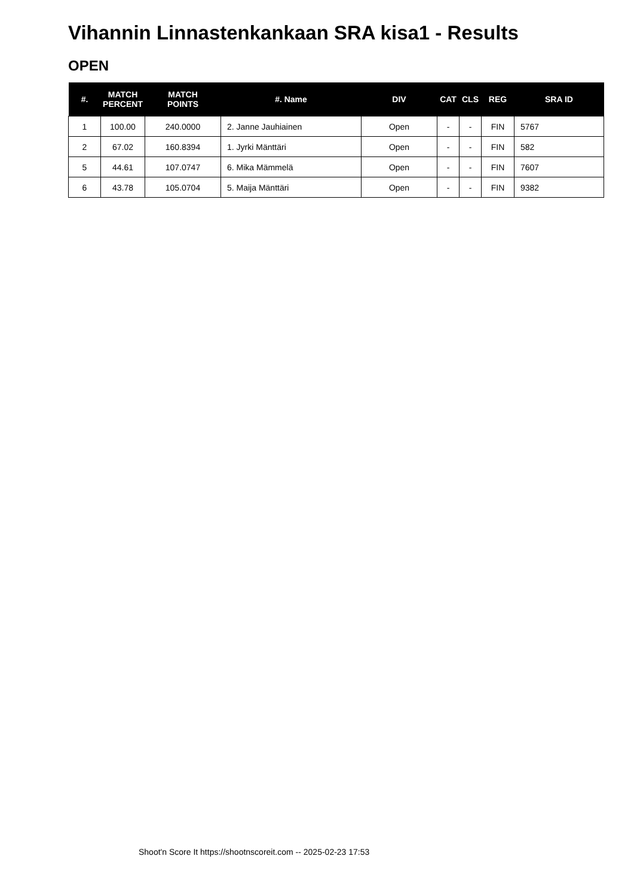Vihannin Linnastenkankaan SRA kisa1 - Results
OPEN
| #. | MATCH PERCENT | MATCH POINTS | #. Name | DIV | CAT | CLS | REG | SRA ID |
| --- | --- | --- | --- | --- | --- | --- | --- | --- |
| 1 | 100.00 | 240.0000 | 2. Janne Jauhiainen | Open | - | - | FIN | 5767 |
| 2 | 67.02 | 160.8394 | 1. Jyrki Mänttäri | Open | - | - | FIN | 582 |
| 5 | 44.61 | 107.0747 | 6. Mika Mämmelä | Open | - | - | FIN | 7607 |
| 6 | 43.78 | 105.0704 | 5. Maija Mänttäri | Open | - | - | FIN | 9382 |
Shoot'n Score It https://shootnscoreit.com -- 2025-02-23 17:53